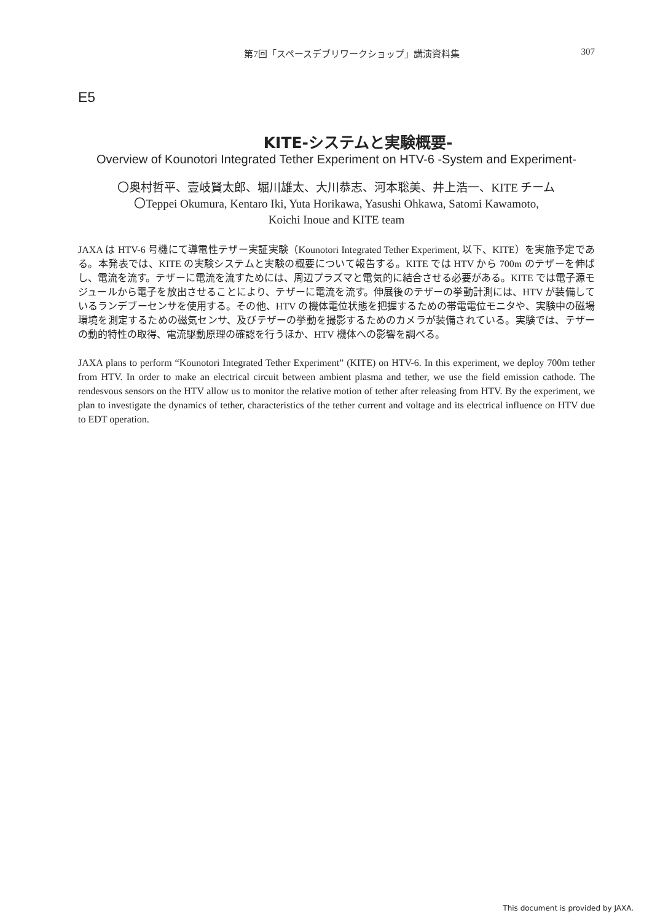第7回「スペースデブリワークショップ」講演資料集
307
E5
KITE-システムと実験概要-
Overview of Kounotori Integrated Tether Experiment on HTV-6 -System and Experiment-
〇奥村哲平、壹岐賢太郎、堀川雄太、大川恭志、河本聡美、井上浩一、KITE チーム
〇Teppei Okumura, Kentaro Iki, Yuta Horikawa, Yasushi Ohkawa, Satomi Kawamoto,
Koichi Inoue and KITE team
JAXA は HTV-6 号機にて導電性テザー実証実験（Kounotori Integrated Tether Experiment, 以下、KITE）を実施予定である。本発表では、KITE の実験システムと実験の概要について報告する。KITE では HTV から 700m のテザーを伸ばし、電流を流す。テザーに電流を流すためには、周辺プラズマと電気的に結合させる必要がある。KITE では電子源モジュールから電子を放出させることにより、テザーに電流を流す。伸展後のテザーの挙動計測には、HTV が装備しているランデブーセンサを使用する。その他、HTV の機体電位状態を把握するための帯電電位モニタや、実験中の磁場環境を測定するための磁気センサ、及びテザーの挙動を撮影するためのカメラが装備されている。実験では、テザーの動的特性の取得、電流駆動原理の確認を行うほか、HTV 機体への影響を調べる。
JAXA plans to perform “Kounotori Integrated Tether Experiment” (KITE) on HTV-6. In this experiment, we deploy 700m tether from HTV. In order to make an electrical circuit between ambient plasma and tether, we use the field emission cathode. The rendesvous sensors on the HTV allow us to monitor the relative motion of tether after releasing from HTV. By the experiment, we plan to investigate the dynamics of tether, characteristics of the tether current and voltage and its electrical influence on HTV due to EDT operation.
This document is provided by JAXA.